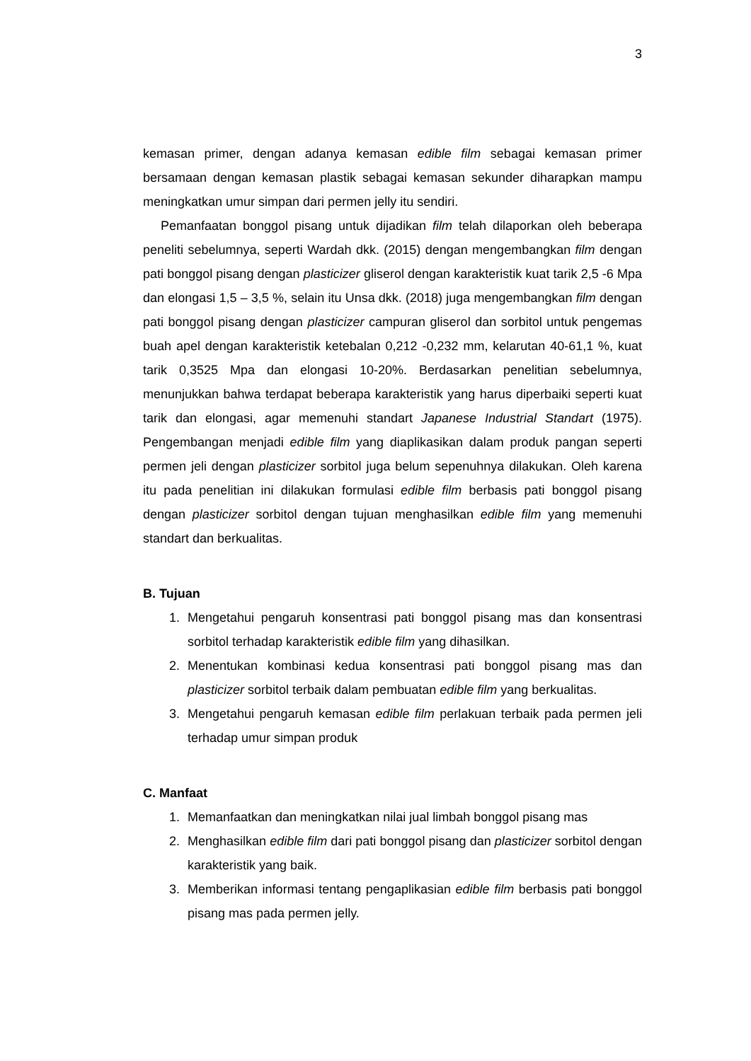3
kemasan primer, dengan adanya kemasan edible film sebagai kemasan primer bersamaan dengan kemasan plastik sebagai kemasan sekunder diharapkan mampu meningkatkan umur simpan dari permen jelly itu sendiri.
Pemanfaatan bonggol pisang untuk dijadikan film telah dilaporkan oleh beberapa peneliti sebelumnya, seperti Wardah dkk. (2015) dengan mengembangkan film dengan pati bonggol pisang dengan plasticizer gliserol dengan karakteristik kuat tarik 2,5 -6 Mpa dan elongasi 1,5 – 3,5 %, selain itu Unsa dkk. (2018) juga mengembangkan film dengan pati bonggol pisang dengan plasticizer campuran gliserol dan sorbitol untuk pengemas buah apel dengan karakteristik ketebalan 0,212 -0,232 mm, kelarutan 40-61,1 %, kuat tarik 0,3525 Mpa dan elongasi 10-20%. Berdasarkan penelitian sebelumnya, menunjukkan bahwa terdapat beberapa karakteristik yang harus diperbaiki seperti kuat tarik dan elongasi, agar memenuhi standart Japanese Industrial Standart (1975). Pengembangan menjadi edible film yang diaplikasikan dalam produk pangan seperti permen jeli dengan plasticizer sorbitol juga belum sepenuhnya dilakukan. Oleh karena itu pada penelitian ini dilakukan formulasi edible film berbasis pati bonggol pisang dengan plasticizer sorbitol dengan tujuan menghasilkan edible film yang memenuhi standart dan berkualitas.
B. Tujuan
1. Mengetahui pengaruh konsentrasi pati bonggol pisang mas dan konsentrasi sorbitol terhadap karakteristik edible film yang dihasilkan.
2. Menentukan kombinasi kedua konsentrasi pati bonggol pisang mas dan plasticizer sorbitol terbaik dalam pembuatan edible film yang berkualitas.
3. Mengetahui pengaruh kemasan edible film perlakuan terbaik pada permen jeli terhadap umur simpan produk
C. Manfaat
1. Memanfaatkan dan meningkatkan nilai jual limbah bonggol pisang mas
2. Menghasilkan edible film dari pati bonggol pisang dan plasticizer sorbitol dengan karakteristik yang baik.
3. Memberikan informasi tentang pengaplikasian edible film berbasis pati bonggol pisang mas pada permen jelly.